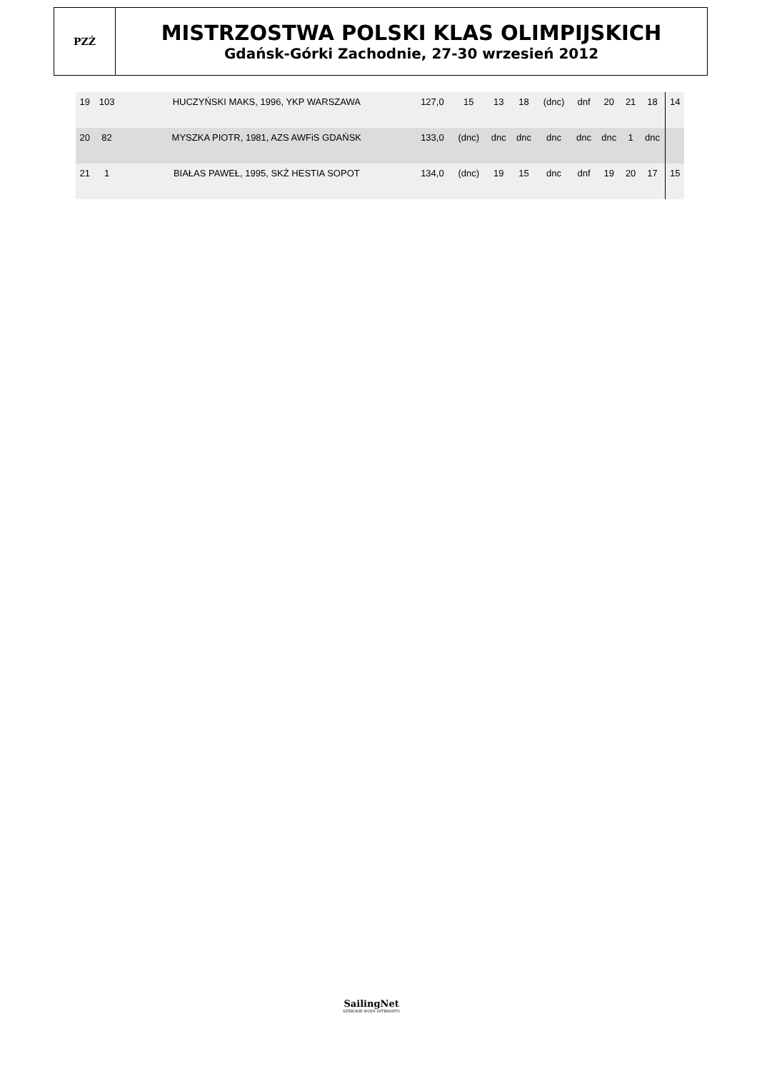PZŻ
MISTRZOSTWA POLSKI KLAS OLIMPIJSKICH
Gdańsk-Górki Zachodnie, 27-30 wrzesień 2012
| 19 | 103 | HUCZYŃSKI MAKS, 1996, YKP WARSZAWA | 127,0 | 15 | 13 | 18 | (dnc) | dnf | 20 | 21 | 18 | 14 |
| 20 | 82 | MYSZKA PIOTR, 1981, AZS AWFiS GDAŃSK | 133,0 | (dnc) | dnc | dnc | dnc | dnc | dnc | 1 | dnc | |
| 21 | 1 | BIAŁAS PAWEŁ, 1995, SKŻ HESTIA SOPOT | 134,0 | (dnc) | 19 | 15 | dnc | dnf | 19 | 20 | 17 | 15 |
SailingNet
SZEROKIE WODY INTERNETU